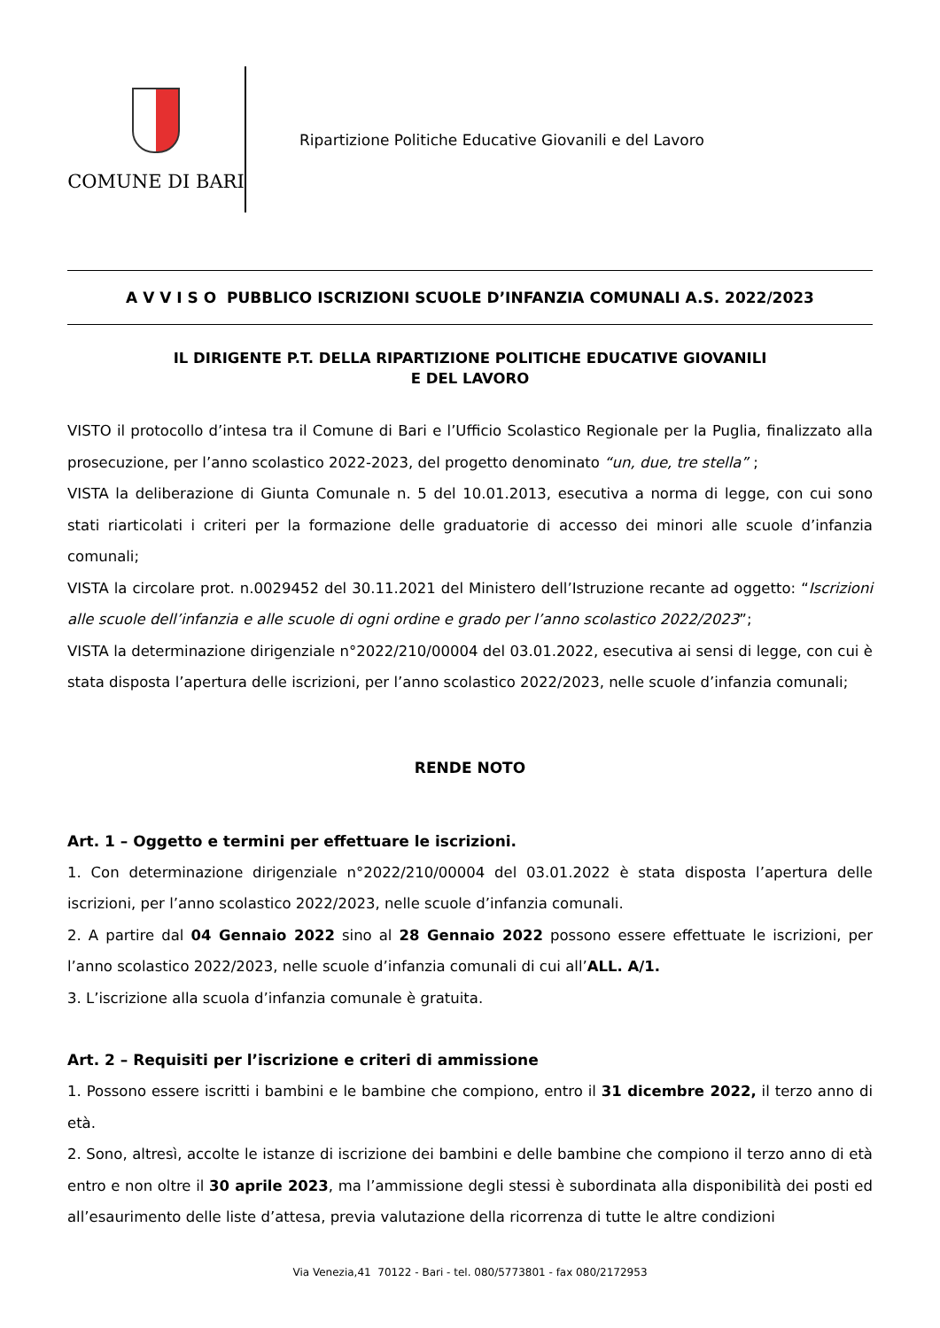COMUNE DI BARI
Ripartizione Politiche Educative Giovanili e del Lavoro
A V V I S O PUBBLICO ISCRIZIONI SCUOLE D’INFANZIA COMUNALI A.S. 2022/2023
IL DIRIGENTE P.T. DELLA RIPARTIZIONE POLITICHE EDUCATIVE GIOVANILI
E DEL LAVORO
VISTO il protocollo d’intesa tra il Comune di Bari e l’Ufficio Scolastico Regionale per la Puglia, finalizzato alla prosecuzione, per l’anno scolastico 2022-2023, del progetto denominato “un, due, tre stella” ;
VISTA la deliberazione di Giunta Comunale n. 5 del 10.01.2013, esecutiva a norma di legge, con cui sono stati riarticolati i criteri per la formazione delle graduatorie di accesso dei minori alle scuole d’infanzia comunali;
VISTA la circolare prot. n.0029452 del 30.11.2021 del Ministero dell’Istruzione recante ad oggetto: “Iscrizioni alle scuole dell’infanzia e alle scuole di ogni ordine e grado per l’anno scolastico 2022/2023”;
VISTA la determinazione dirigenziale n°2022/210/00004 del 03.01.2022, esecutiva ai sensi di legge, con cui è stata disposta l’apertura delle iscrizioni, per l’anno scolastico 2022/2023, nelle scuole d’infanzia comunali;
RENDE NOTO
Art. 1 – Oggetto e termini per effettuare le iscrizioni.
1. Con determinazione dirigenziale n°2022/210/00004 del 03.01.2022 è stata disposta l’apertura delle iscrizioni, per l’anno scolastico 2022/2023, nelle scuole d’infanzia comunali.
2. A partire dal 04 Gennaio 2022 sino al 28 Gennaio 2022 possono essere effettuate le iscrizioni, per l’anno scolastico 2022/2023, nelle scuole d’infanzia comunali di cui all’ALL. A/1.
3. L’iscrizione alla scuola d’infanzia comunale è gratuita.
Art. 2 – Requisiti per l’iscrizione e criteri di ammissione
1. Possono essere iscritti i bambini e le bambine che compiono, entro il 31 dicembre 2022, il terzo anno di età.
2. Sono, altresì, accolte le istanze di iscrizione dei bambini e delle bambine che compiono il terzo anno di età entro e non oltre il 30 aprile 2023, ma l’ammissione degli stessi è subordinata alla disponibilità dei posti ed all’esaurimento delle liste d’attesa, previa valutazione della ricorrenza di tutte le altre condizioni
Via Venezia,41 70122 - Bari - tel. 080/5773801 - fax 080/2172953